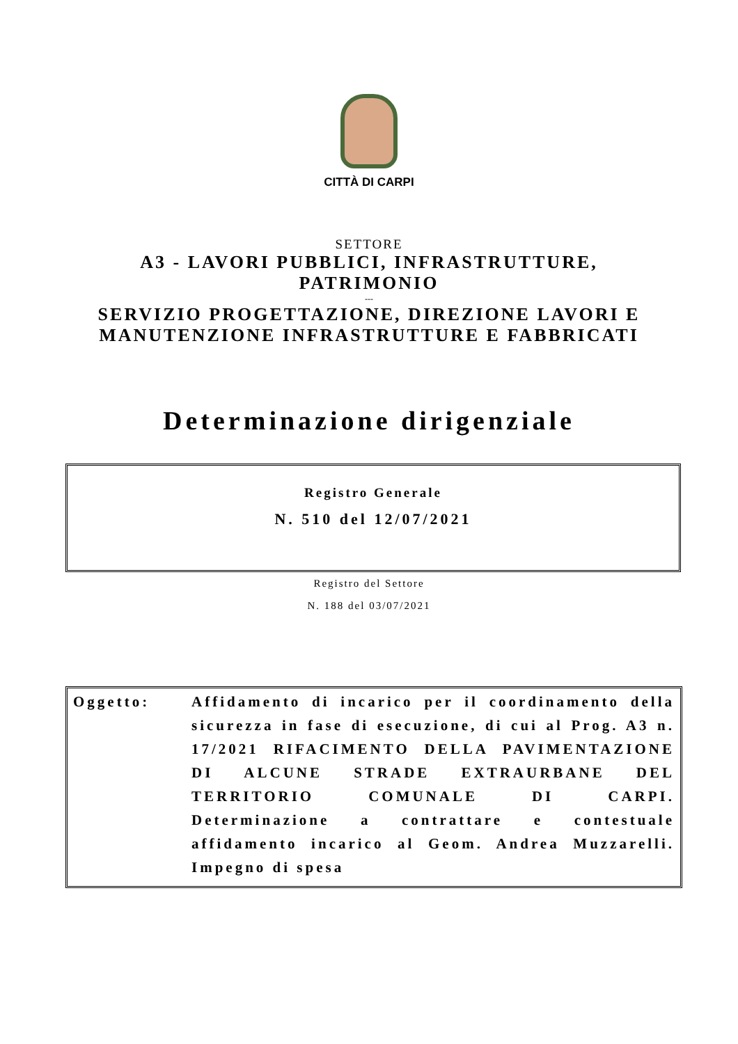CITTÀ DI CARPI
SETTORE
A3 - LAVORI PUBBLICI, INFRASTRUTTURE,
PATRIMONIO
---
SERVIZIO PROGETTAZIONE, DIREZIONE LAVORI E
MANUTENZIONE INFRASTRUTTURE E FABBRICATI
Determinazione dirigenziale
Registro Generale
N. 510 del 12/07/2021
Registro del Settore
N. 188 del 03/07/2021
Oggetto: Affidamento di incarico per il coordinamento della sicurezza in fase di esecuzione, di cui al Prog. A3 n. 17/2021 RIFACIMENTO DELLA PAVIMENTAZIONE DI ALCUNE STRADE EXTRAURBANE DEL TERRITORIO COMUNALE DI CARPI. Determinazione a contrattare e contestuale affidamento incarico al Geom. Andrea Muzzarelli. Impegno di spesa